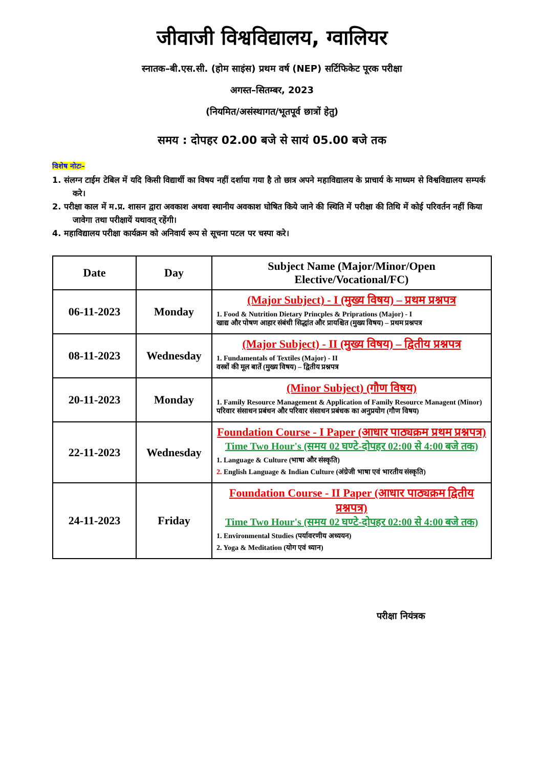जीवाजी विश्वविद्यालय, ग्वालियर
स्नातक–बी.एस.सी. (होम साइंस) प्रथम वर्ष (NEP) सर्टिफिकेट पूरक परीक्षा
अगस्त–सितम्बर, 2023
(नियमित/असंस्थागत/भूतपूर्व छात्रों हेतु)
समय : दोपहर 02.00 बजे से सायं 05.00 बजे तक
विशेष नोटः–
1. संलग्न टाईम टेबिल में यदि किसी विद्यार्थी का विषय नहीं दर्शाया गया है तो छात्र अपने महाविद्यालय के प्राचार्य के माध्यम से विश्वविद्यालय सम्पर्क करे।
2. परीक्षा काल में म.प्र. शासन द्वारा अवकाश अथवा स्थानीय अवकाश घोषित किये जाने की स्थिति में परीक्षा की तिथि में कोई परिवर्तन नहीं किया जावेगा तथा परीक्षायें यथावत् रहेंगी।
4. महाविद्यालय परीक्षा कार्यक्रम को अनिवार्य रूप से सूचना पटल पर चस्पा करे।
| Date | Day | Subject Name (Major/Minor/Open Elective/Vocational/FC) |
| --- | --- | --- |
| 06-11-2023 | Monday | (Major Subject) - I (मुख्य विषय) – प्रथम प्रश्नपत्र 1. Food & Nutrition Dietary Princples & Priprations (Major) - I खाद्य और पोषण आहार संबंधी सिद्धांत और प्रायश्चित (मुख्य विषय) – प्रथम प्रश्नपत्र |
| 08-11-2023 | Wednesday | (Major Subject) - II (मुख्य विषय) – द्वितीय प्रश्नपत्र 1. Fundamentals of Textiles (Major) - II वस्त्रों की मूल बातें (मुख्य विषय) – द्वितीय प्रश्नपत्र |
| 20-11-2023 | Monday | (Minor Subject) (गौण विषय) 1. Family Resource Management & Application of Family Resource Managent (Minor) परिवार संसाधन प्रबंधन और परिवार संसाधन प्रबंधक का अनुप्रयोग (गौण विषय) |
| 22-11-2023 | Wednesday | Foundation Course - I Paper (आधार पाठ्यक्रम प्रथम प्रश्नपत्र) Time Two Hour's (समय 02 घण्टे-दोपहर 02:00 से 4:00 बजे तक) 1. Language & Culture (भाषा और संस्कृति) 2. English Language & Indian Culture (अंग्रेजी भाषा एवं भारतीय संस्कृति) |
| 24-11-2023 | Friday | Foundation Course - II Paper (आधार पाठ्यक्रम द्वितीय प्रश्नपत्र) Time Two Hour's (समय 02 घण्टे-दोपहर 02:00 से 4:00 बजे तक) 1. Environmental Studies (पर्यावरणीय अध्ययन) 2. Yoga & Meditation (योग एवं ध्यान) |
परीक्षा नियंत्रक